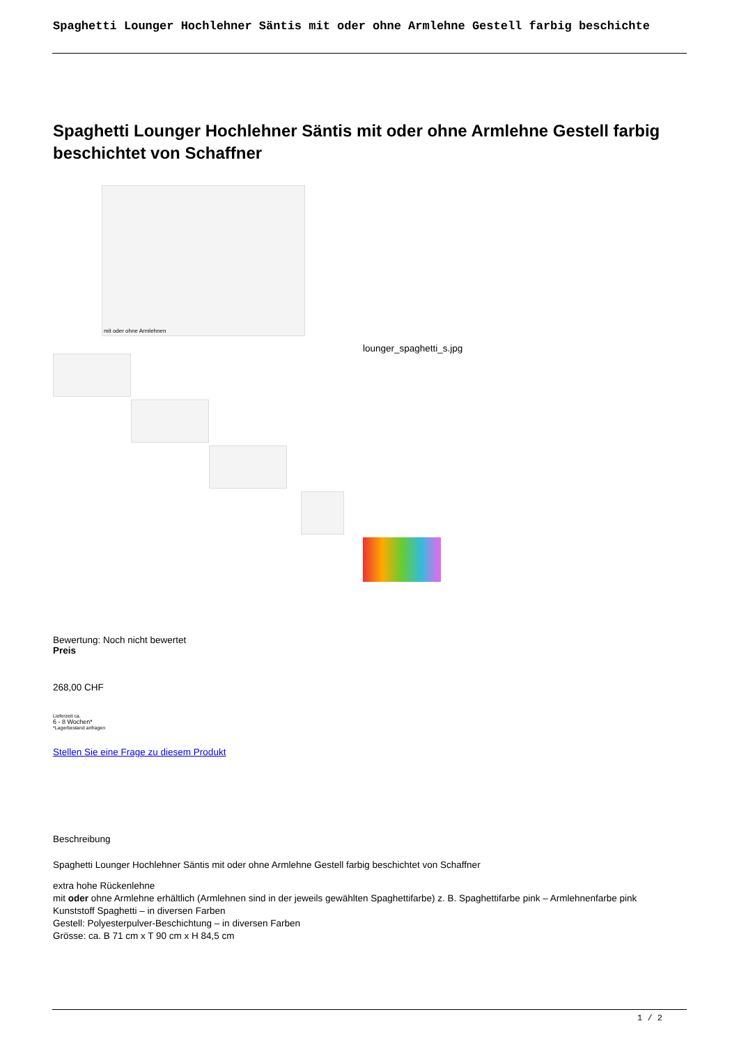Spaghetti Lounger Hochlehner Säntis mit oder ohne Armlehne Gestell farbig beschichte
Spaghetti Lounger Hochlehner Säntis mit oder ohne Armlehne Gestell farbig beschichtet von Schaffner
mit oder ohne Armlehnen
lounger_spaghetti_s.jpg
Bewertung: Noch nicht bewertet
Preis
268,00 CHF
Lieferzeit ca.
6 - 8 Wochen*
*Lagerbestand anfragen
Stellen Sie eine Frage zu diesem Produkt
Beschreibung
Spaghetti Lounger Hochlehner Säntis mit oder ohne Armlehne Gestell farbig beschichtet von Schaffner
extra hohe Rückenlehne
mit oder ohne Armlehne erhältlich (Armlehnen sind in der jeweils gewählten Spaghettifarbe) z. B. Spaghettifarbe pink – Armlehnenfarbe pink
Kunststoff Spaghetti – in diversen Farben
Gestell: Polyesterpulver-Beschichtung – in diversen Farben
Grösse: ca. B 71 cm x T 90 cm x H 84,5 cm
1 / 2